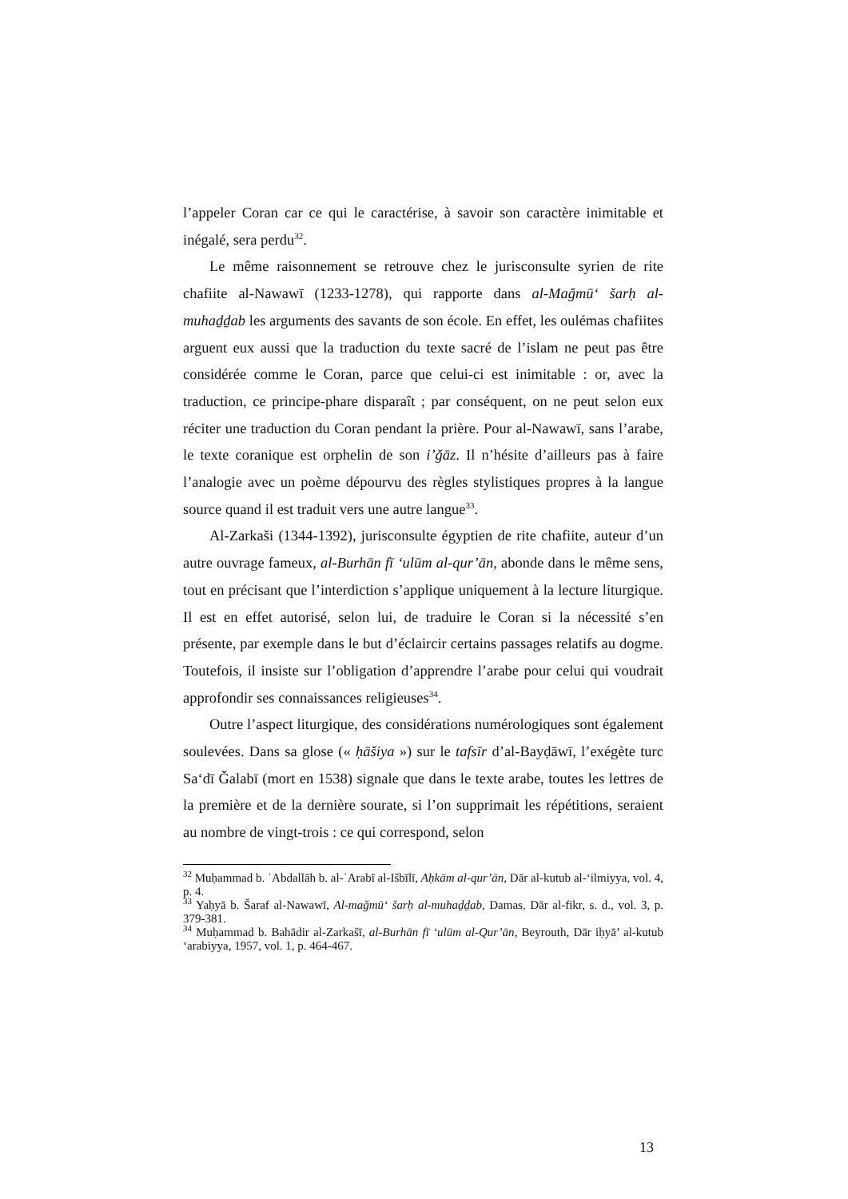l’appeler Coran car ce qui le caractérise, à savoir son caractère inimitable et inégalé, sera perdu<sup>32</sup>.
Le même raisonnement se retrouve chez le jurisconsulte syrien de rite chafiite al-Nawawī (1233-1278), qui rapporte dans al-Maǧmū‘ šarḥ al-muhaḏḏab les arguments des savants de son école. En effet, les oulémas chafiites arguent eux aussi que la traduction du texte sacré de l’islam ne peut pas être considérée comme le Coran, parce que celui-ci est inimitable : or, avec la traduction, ce principe-phare disparaît ; par conséquent, on ne peut selon eux réciter une traduction du Coran pendant la prière. Pour al-Nawawī, sans l’arabe, le texte coranique est orphelin de son i’ǧāz. Il n’hésite d’ailleurs pas à faire l’analogie avec un poème dépourvu des règles stylistiques propres à la langue source quand il est traduit vers une autre langue<sup>33</sup>.
Al-Zarkaši (1344-1392), jurisconsulte égyptien de rite chafiite, auteur d’un autre ouvrage fameux, al-Burhān fī ‘ulūm al-qur’ān, abonde dans le même sens, tout en précisant que l’interdiction s’applique uniquement à la lecture liturgique. Il est en effet autorisé, selon lui, de traduire le Coran si la nécessité s’en présente, par exemple dans le but d’éclaircir certains passages relatifs au dogme. Toutefois, il insiste sur l’obligation d’apprendre l’arabe pour celui qui voudrait approfondir ses connaissances religieuses<sup>34</sup>.
Outre l’aspect liturgique, des considérations numérologiques sont également soulevées. Dans sa glose (« ḥāšiya ») sur le tafsīr d’al-Bayḍāwī, l’exégète turc Sa‘dī Ǧalabī (mort en 1538) signale que dans le texte arabe, toutes les lettres de la première et de la dernière sourate, si l’on supprimait les répétitions, seraient au nombre de vingt-trois : ce qui correspond, selon
<sup>32</sup> Muḥammad b. ʿAbdallāh b. al-ʿArabī al-Išbīlī, Aḥkām al-qur’ān, Dār al-kutub al-‘ilmiyya, vol. 4, p. 4.
<sup>33</sup> Yaḥyā b. Šaraf al-Nawawī, Al-maǧmū‘ šarḥ al-muhaḏḏab, Damas, Dār al-fikr, s. d., vol. 3, p. 379-381.
<sup>34</sup> Muḥammad b. Bahādir al-Zarkašī, al-Burhān fī ‘ulūm al-Qur’ān, Beyrouth, Dār iḥyā’ al-kutub ‘arabiyya, 1957, vol. 1, p. 464-467.
13